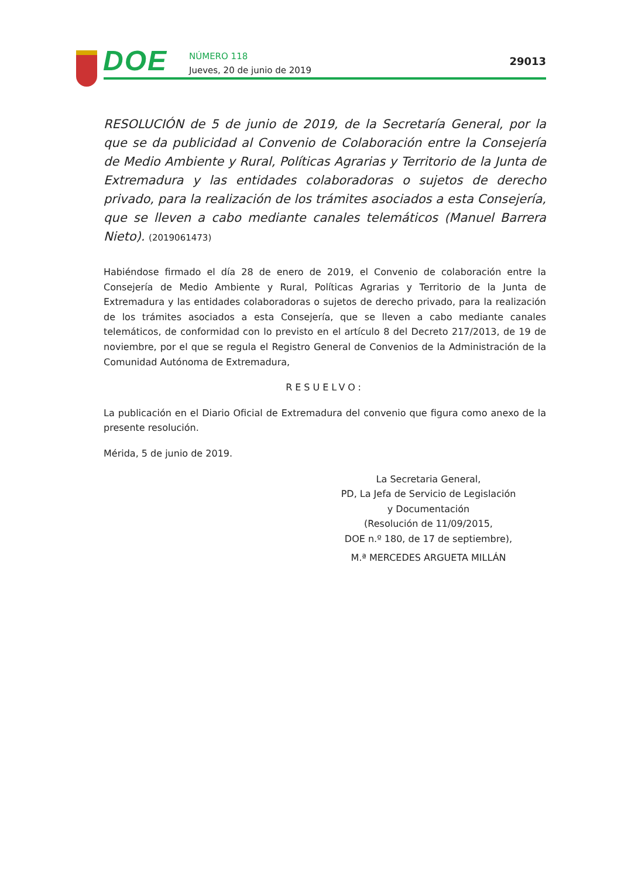DOE
NÚMERO 118
Jueves, 20 de junio de 2019
29013
RESOLUCIÓN de 5 de junio de 2019, de la Secretaría General, por la que se da publicidad al Convenio de Colaboración entre la Consejería de Medio Ambiente y Rural, Políticas Agrarias y Territorio de la Junta de Extremadura y las entidades colaboradoras o sujetos de derecho privado, para la realización de los trámites asociados a esta Consejería, que se lleven a cabo mediante canales telemáticos (Manuel Barrera Nieto). (2019061473)
Habiéndose firmado el día 28 de enero de 2019, el Convenio de colaboración entre la Consejería de Medio Ambiente y Rural, Políticas Agrarias y Territorio de la Junta de Extremadura y las entidades colaboradoras o sujetos de derecho privado, para la realización de los trámites asociados a esta Consejería, que se lleven a cabo mediante canales telemáticos, de conformidad con lo previsto en el artículo 8 del Decreto 217/2013, de 19 de noviembre, por el que se regula el Registro General de Convenios de la Administración de la Comunidad Autónoma de Extremadura,
RESUELVO:
La publicación en el Diario Oficial de Extremadura del convenio que figura como anexo de la presente resolución.
Mérida, 5 de junio de 2019.
La Secretaria General,
PD, La Jefa de Servicio de Legislación
y Documentación
(Resolución de 11/09/2015,
DOE n.º 180, de 17 de septiembre),
M.ª MERCEDES ARGUETA MILLÁN